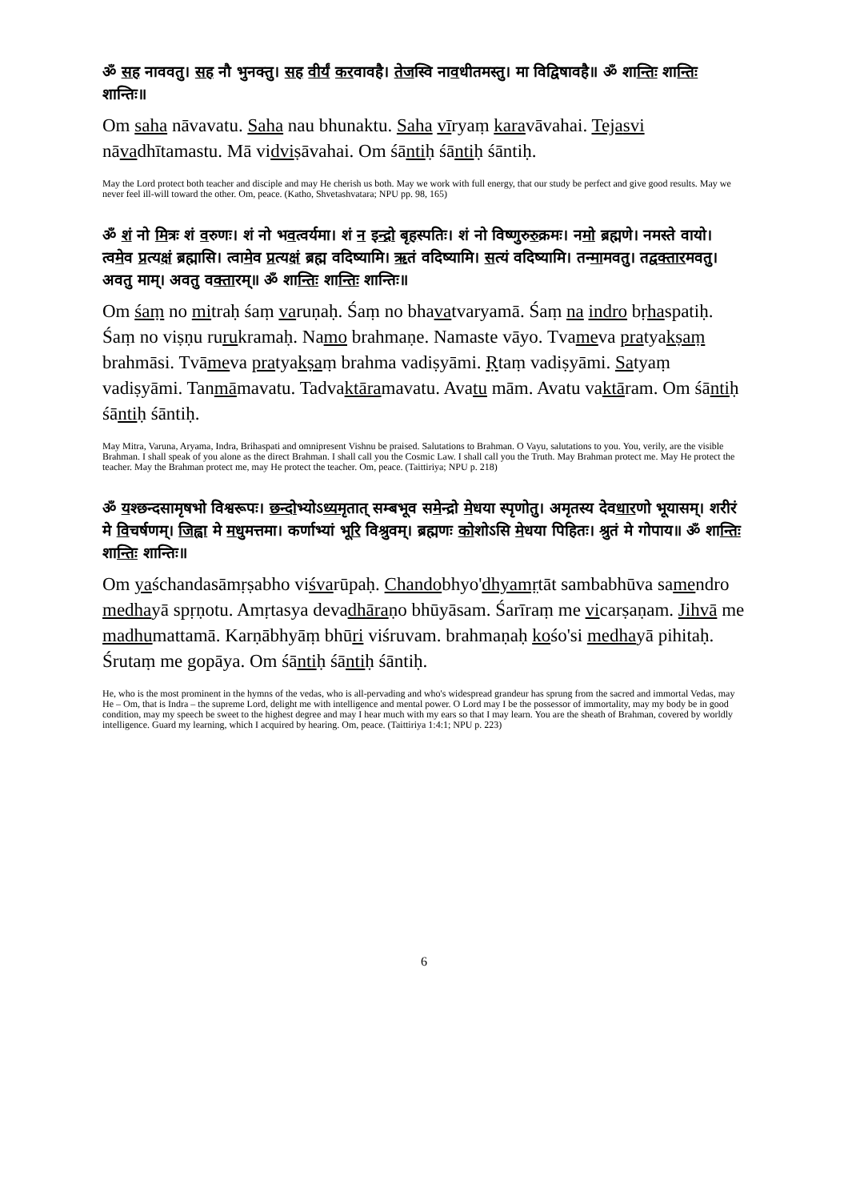ॐ सह नाववतु। सह नौ भुनक्तु। सह वीर्यं करवावहै। तेजस्वि नावधीतमस्तु। मा विद्विषावहै॥ ॐ शान्तिः शान्तिः शान्तिः॥
Om saha nāvavatu. Saha nau bhunaktu. Saha vīryaṃ karavāvahai. Teja svi nāvadhītamastu. Mā vidviṣāvahai. Om śāntiḥ śāntiḥ śāntiḥ.
May the Lord protect both teacher and disciple and may He cherish us both. May we work with full energy, that our study be perfect and give good results. May we never feel ill-will toward the other. Om, peace. (Katho, Shvetashvatara; NPU pp. 98, 165)
ॐ शं नो मित्रः शं वरुणः। शं नो भवत्वर्यमा। शं न इन्द्रो बृहस्पतिः। शं नो विष्णुरुरुक्रमः। नमो ब्रह्मणे। नमस्ते वायो। त्वमेव प्रत्यक्षं ब्रह्मासि। त्वामेव प्रत्यक्षं ब्रह्म वदिष्यामि। ऋतं वदिष्यामि। सत्यं वदिष्यामि। तन्मामवतु। तद्वक्तारमवतु। अवतु माम्। अवतु वक्तारम्॥ ॐ शान्तिः शान्तिः शान्तिः॥
Om śaṃ no mitraḥ śaṃ varuṇaḥ. Śaṃ no bhavatvaryamā. Śaṃ na indro bṛhaspatiḥ. Śaṃ no viṣṇu rurukramaḥ. Namo brahmaṇe. Namaste vāyo. Tvameva pratyakṣaṃ brahmāsi. Tvāmeva pratyakṣaṃ brahma vadiṣyāmi. Ṛtaṃ vadiṣyāmi. Satyaṃ vadiṣyāmi. Tanmāmavatu. Tadvaktāramavatu. Avatu mām. Avatu vaktāram. Om śāntiḥ śāntiḥ śāntiḥ.
May Mitra, Varuna, Aryama, Indra, Brihaspati and omnipresent Vishnu be praised. Salutations to Brahman. O Vayu, salutations to you. You, verily, are the visible Brahman. I shall speak of you alone as the direct Brahman. I shall call you the Cosmic Law. I shall call you the Truth. May Brahman protect me. May He protect the teacher. May the Brahman protect me, may He protect the teacher. Om, peace. (Taittiriya; NPU p. 218)
ॐ यश्छन्दसामृषभो विश्वरूपः। छन्दोभ्योऽध्यमृतात् सम्बभूव समेन्द्रो मेधया स्पृणोतु। अमृतस्य देवधारणो भूयासम्। शरीरं मे विचर्षणम्। जिह्वा मे मधुमत्तमा। कर्णाभ्यां भूरि विश्रुवम्। ब्रह्मणः कोशोऽसि मेधया पिहितः। श्रुतं मे गोपाय॥ ॐ शान्तिः शान्तिः शान्तिः॥
Om yaśchandasāmṛṣabho viśvarūpaḥ. Chandobhyo'dhyamṛtāt sambabhūva samendro medhayā spṛṇotu. Amṛtasya devadhāraṇo bhūyāsam. Śarīraṃ me vicarṣaṇam. Jihvā me madhumattamā. Karṇābhyāṃ bhūri viśruvam. brahmaṇaḥ kośo'si medhayā pihitaḥ. Śrutaṃ me gopāya. Om śāntiḥ śāntiḥ śāntiḥ.
He, who is the most prominent in the hymns of the vedas, who is all-pervading and who's widespread grandeur has sprung from the sacred and immortal Vedas, may He – Om, that is Indra – the supreme Lord, delight me with intelligence and mental power. O Lord may I be the possessor of immortality, may my body be in good condition, may my speech be sweet to the highest degree and may I hear much with my ears so that I may learn. You are the sheath of Brahman, covered by worldly intelligence. Guard my learning, which I acquired by hearing. Om, peace. (Taittiriya 1:4:1; NPU p. 223)
6